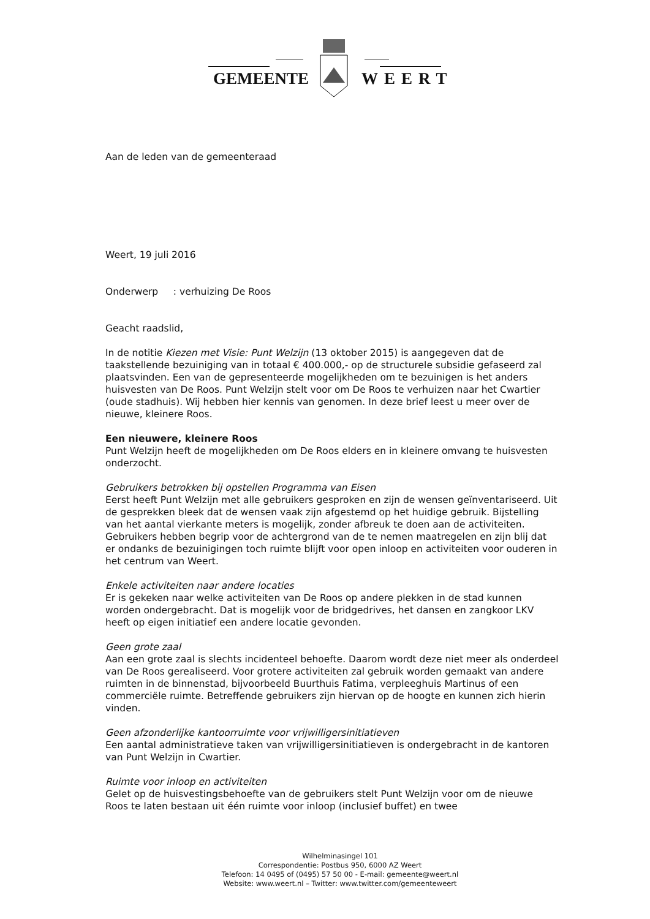GEMEENTE WEERT
Aan de leden van de gemeenteraad
Weert, 19 juli 2016
Onderwerp : verhuizing De Roos
Geacht raadslid,
In de notitie Kiezen met Visie: Punt Welzijn (13 oktober 2015) is aangegeven dat de taakstellende bezuiniging van in totaal € 400.000,- op de structurele subsidie gefaseerd zal plaatsvinden. Een van de gepresenteerde mogelijkheden om te bezuinigen is het anders huisvesten van De Roos. Punt Welzijn stelt voor om De Roos te verhuizen naar het Cwartier (oude stadhuis). Wij hebben hier kennis van genomen. In deze brief leest u meer over de nieuwe, kleinere Roos.
Een nieuwere, kleinere Roos
Punt Welzijn heeft de mogelijkheden om De Roos elders en in kleinere omvang te huisvesten onderzocht.
Gebruikers betrokken bij opstellen Programma van Eisen
Eerst heeft Punt Welzijn met alle gebruikers gesproken en zijn de wensen geïnventariseerd. Uit de gesprekken bleek dat de wensen vaak zijn afgestemd op het huidige gebruik. Bijstelling van het aantal vierkante meters is mogelijk, zonder afbreuk te doen aan de activiteiten. Gebruikers hebben begrip voor de achtergrond van de te nemen maatregelen en zijn blij dat er ondanks de bezuinigingen toch ruimte blijft voor open inloop en activiteiten voor ouderen in het centrum van Weert.
Enkele activiteiten naar andere locaties
Er is gekeken naar welke activiteiten van De Roos op andere plekken in de stad kunnen worden ondergebracht. Dat is mogelijk voor de bridgedrives, het dansen en zangkoor LKV heeft op eigen initiatief een andere locatie gevonden.
Geen grote zaal
Aan een grote zaal is slechts incidenteel behoefte. Daarom wordt deze niet meer als onderdeel van De Roos gerealiseerd. Voor grotere activiteiten zal gebruik worden gemaakt van andere ruimten in de binnenstad, bijvoorbeeld Buurthuis Fatima, verpleeghuis Martinus of een commerciële ruimte. Betreffende gebruikers zijn hiervan op de hoogte en kunnen zich hierin vinden.
Geen afzonderlijke kantoorruimte voor vrijwilligersinitiatieven
Een aantal administratieve taken van vrijwilligersinitiatieven is ondergebracht in de kantoren van Punt Welzijn in Cwartier.
Ruimte voor inloop en activiteiten
Gelet op de huisvestingsbehoefte van de gebruikers stelt Punt Welzijn voor om de nieuwe Roos te laten bestaan uit één ruimte voor inloop (inclusief buffet) en twee
Wilhelminasingel 101
Correspondentie: Postbus 950, 6000 AZ Weert
Telefoon: 14 0495 of (0495) 57 50 00 - E-mail: gemeente@weert.nl
Website: www.weert.nl – Twitter: www.twitter.com/gemeenteweert